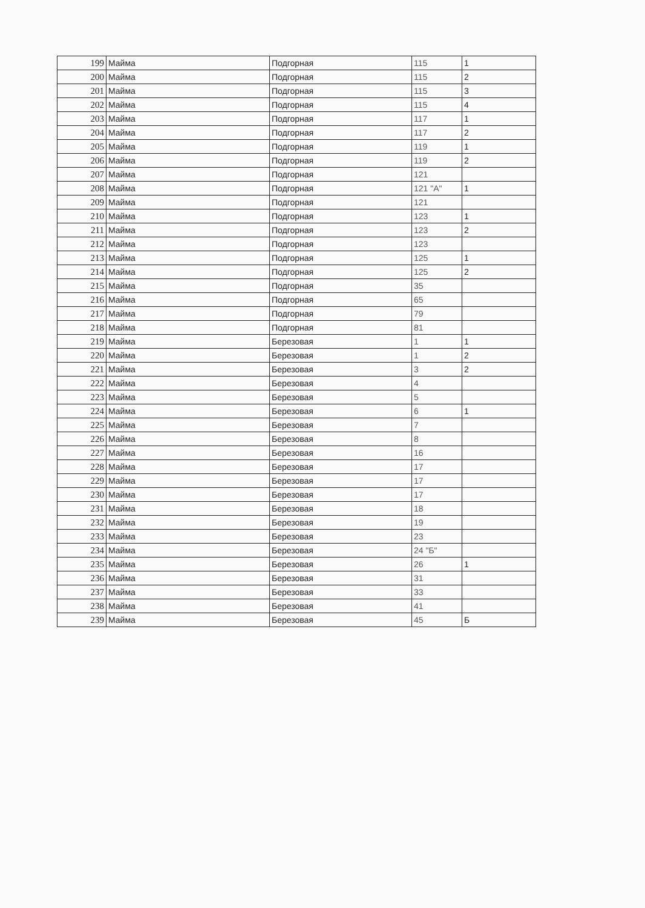| 199 | Майма | Подгорная | 115 | 1 |
| 200 | Майма | Подгорная | 115 | 2 |
| 201 | Майма | Подгорная | 115 | 3 |
| 202 | Майма | Подгорная | 115 | 4 |
| 203 | Майма | Подгорная | 117 | 1 |
| 204 | Майма | Подгорная | 117 | 2 |
| 205 | Майма | Подгорная | 119 | 1 |
| 206 | Майма | Подгорная | 119 | 2 |
| 207 | Майма | Подгорная | 121 | |
| 208 | Майма | Подгорная | 121 "А" | 1 |
| 209 | Майма | Подгорная | 121 | |
| 210 | Майма | Подгорная | 123 | 1 |
| 211 | Майма | Подгорная | 123 | 2 |
| 212 | Майма | Подгорная | 123 | |
| 213 | Майма | Подгорная | 125 | 1 |
| 214 | Майма | Подгорная | 125 | 2 |
| 215 | Майма | Подгорная | 35 | |
| 216 | Майма | Подгорная | 65 | |
| 217 | Майма | Подгорная | 79 | |
| 218 | Майма | Подгорная | 81 | |
| 219 | Майма | Березовая | 1 | 1 |
| 220 | Майма | Березовая | 1 | 2 |
| 221 | Майма | Березовая | 3 | 2 |
| 222 | Майма | Березовая | 4 | |
| 223 | Майма | Березовая | 5 | |
| 224 | Майма | Березовая | 6 | 1 |
| 225 | Майма | Березовая | 7 | |
| 226 | Майма | Березовая | 8 | |
| 227 | Майма | Березовая | 16 | |
| 228 | Майма | Березовая | 17 | |
| 229 | Майма | Березовая | 17 | |
| 230 | Майма | Березовая | 17 | |
| 231 | Майма | Березовая | 18 | |
| 232 | Майма | Березовая | 19 | |
| 233 | Майма | Березовая | 23 | |
| 234 | Майма | Березовая | 24 "Б" | |
| 235 | Майма | Березовая | 26 | 1 |
| 236 | Майма | Березовая | 31 | |
| 237 | Майма | Березовая | 33 | |
| 238 | Майма | Березовая | 41 | |
| 239 | Майма | Березовая | 45 | Б |